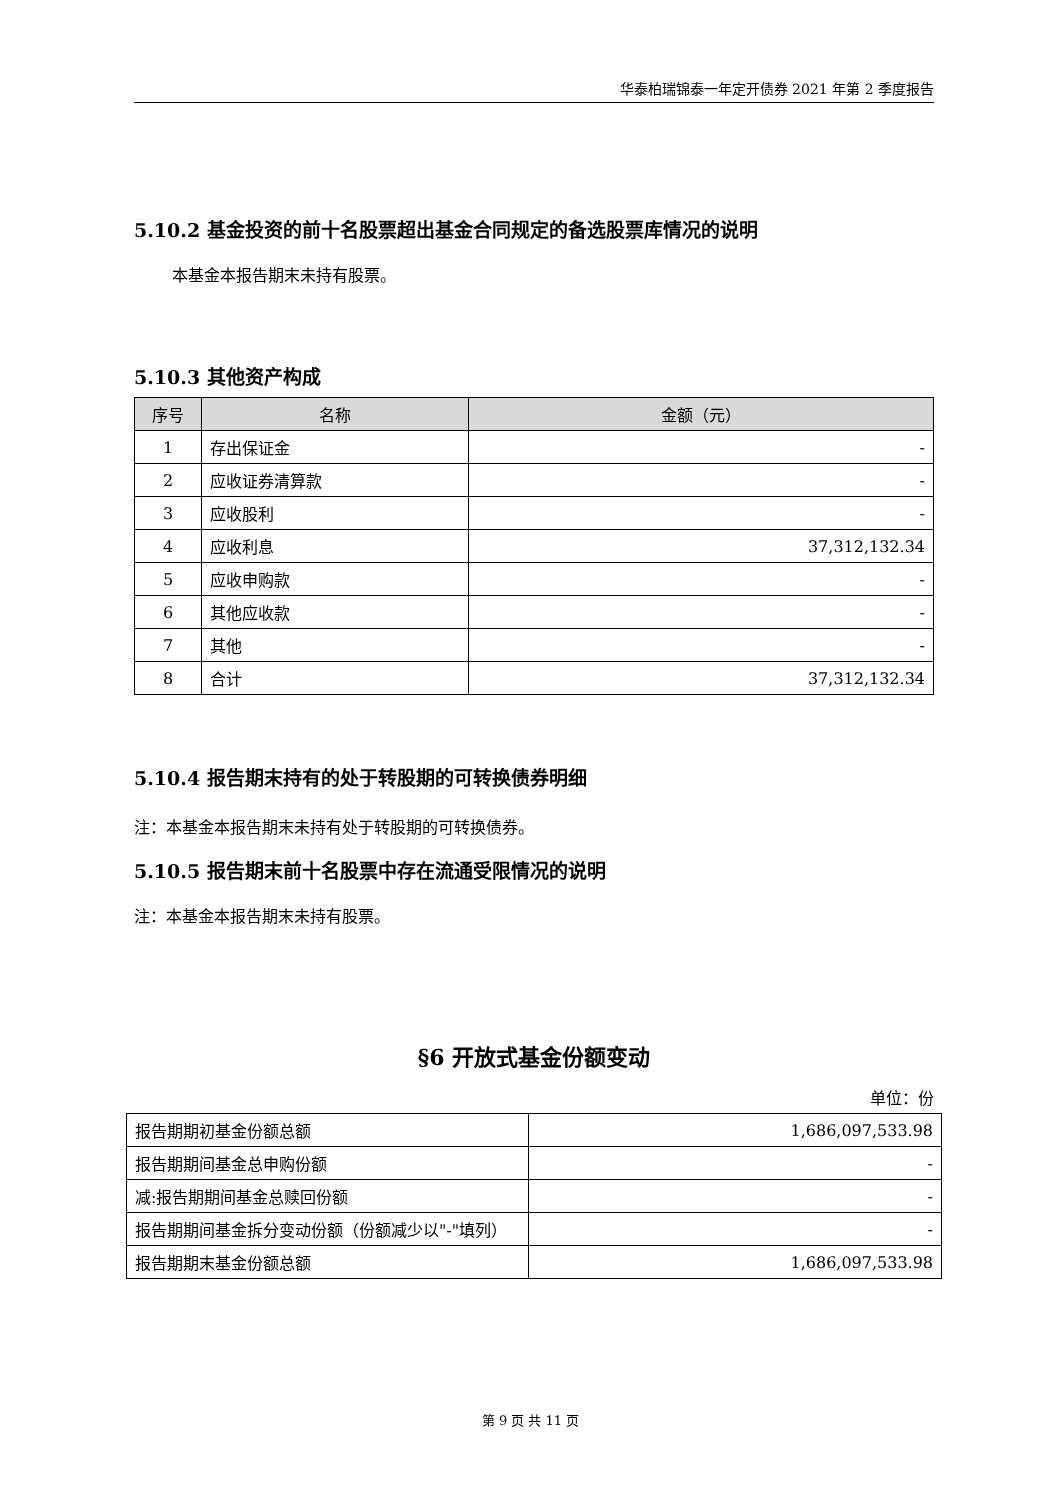华泰柏瑞锦泰一年定开债券 2021 年第 2 季度报告
5.10.2 基金投资的前十名股票超出基金合同规定的备选股票库情况的说明
本基金本报告期末未持有股票。
5.10.3 其他资产构成
| 序号 | 名称 | 金额（元） |
| --- | --- | --- |
| 1 | 存出保证金 | - |
| 2 | 应收证券清算款 | - |
| 3 | 应收股利 | - |
| 4 | 应收利息 | 37,312,132.34 |
| 5 | 应收申购款 | - |
| 6 | 其他应收款 | - |
| 7 | 其他 | - |
| 8 | 合计 | 37,312,132.34 |
5.10.4 报告期末持有的处于转股期的可转换债券明细
注：本基金本报告期末未持有处于转股期的可转换债券。
5.10.5 报告期末前十名股票中存在流通受限情况的说明
注：本基金本报告期末未持有股票。
§6 开放式基金份额变动
单位：份
| 报告期期初基金份额总额 | 1,686,097,533.98 |
| 报告期期间基金总申购份额 | - |
| 减:报告期期间基金总赎回份额 | - |
| 报告期期间基金拆分变动份额（份额减少以"-"填列） | - |
| 报告期期末基金份额总额 | 1,686,097,533.98 |
第 9 页 共 11 页